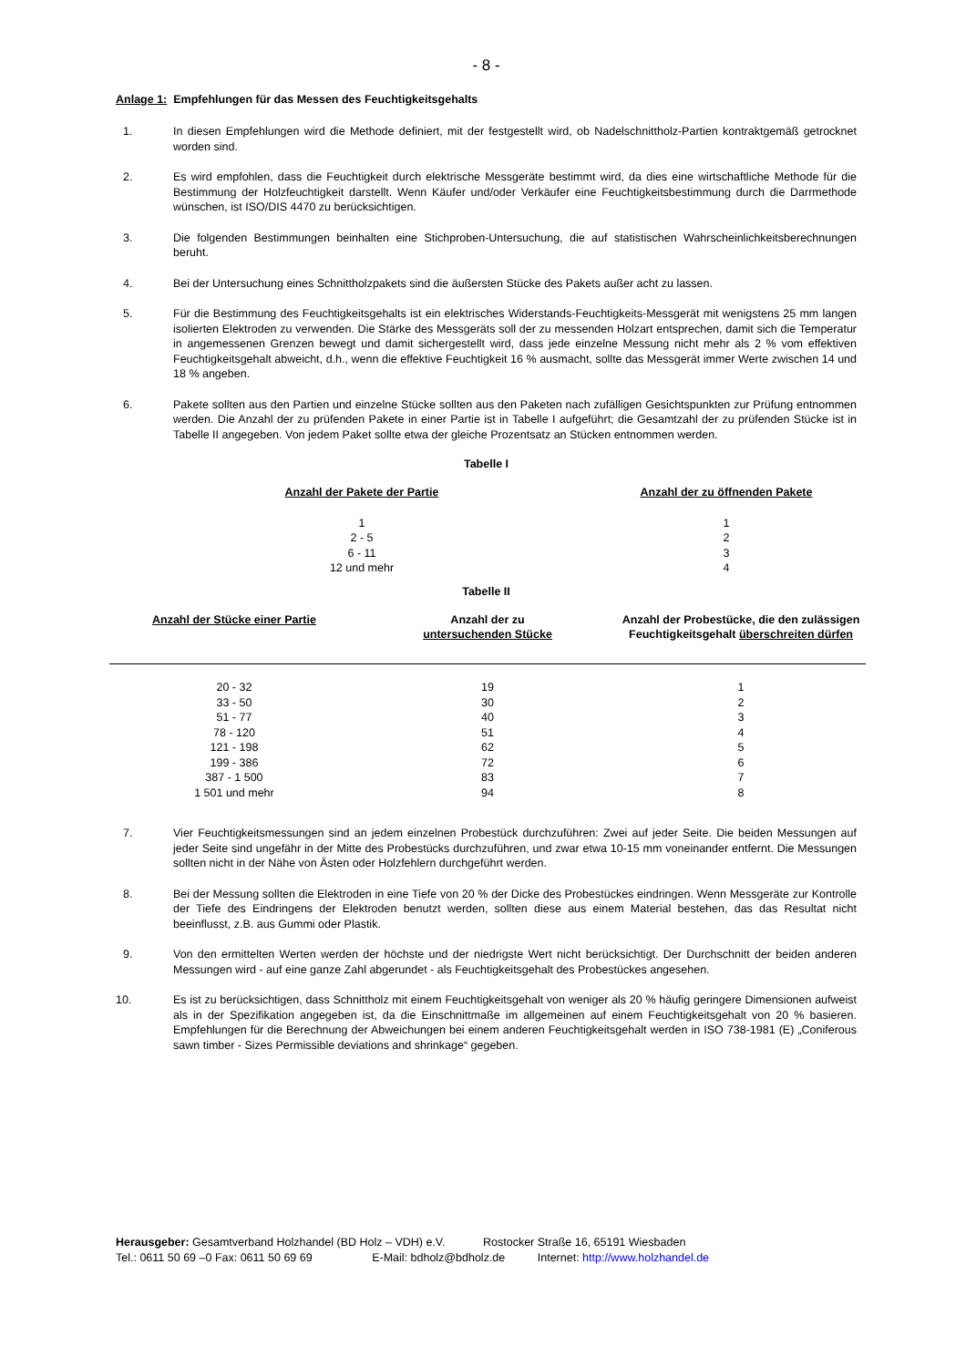- 8 -
Anlage 1: Empfehlungen für das Messen des Feuchtigkeitsgehalts
1. In diesen Empfehlungen wird die Methode definiert, mit der festgestellt wird, ob Nadelschnittholz-Partien kontraktgemäß getrocknet worden sind.
2. Es wird empfohlen, dass die Feuchtigkeit durch elektrische Messgeräte bestimmt wird, da dies eine wirtschaftliche Methode für die Bestimmung der Holzfeuchtigkeit darstellt. Wenn Käufer und/oder Verkäufer eine Feuchtigkeitsbestimmung durch die Darrmethode wünschen, ist ISO/DIS 4470 zu berücksichtigen.
3. Die folgenden Bestimmungen beinhalten eine Stichproben-Untersuchung, die auf statistischen Wahrscheinlichkeitsberechnungen beruht.
4. Bei der Untersuchung eines Schnittholzpakets sind die äußersten Stücke des Pakets außer acht zu lassen.
5. Für die Bestimmung des Feuchtigkeitsgehalts ist ein elektrisches Widerstands-Feuchtigkeits-Messgerät mit wenigstens 25 mm langen isolierten Elektroden zu verwenden. Die Stärke des Messgeräts soll der zu messenden Holzart entsprechen, damit sich die Temperatur in angemessenen Grenzen bewegt und damit sichergestellt wird, dass jede einzelne Messung nicht mehr als 2 % vom effektiven Feuchtigkeitsgehalt abweicht, d.h., wenn die effektive Feuchtigkeit 16 % ausmacht, sollte das Messgerät immer Werte zwischen 14 und 18 % angeben.
6. Pakete sollten aus den Partien und einzelne Stücke sollten aus den Paketen nach zufälligen Gesichtspunkten zur Prüfung entnommen werden. Die Anzahl der zu prüfenden Pakete in einer Partie ist in Tabelle I aufgeführt; die Gesamtzahl der zu prüfenden Stücke ist in Tabelle II angegeben. Von jedem Paket sollte etwa der gleiche Prozentsatz an Stücken entnommen werden.
Tabelle I
| Anzahl der Pakete der Partie | Anzahl der zu öffnenden Pakete |
| --- | --- |
| 1 | 1 |
| 2 - 5 | 2 |
| 6 - 11 | 3 |
| 12 und mehr | 4 |
Tabelle II
| Anzahl der Stücke einer Partie | Anzahl der zu untersuchenden Stücke | Anzahl der Probestücke, die den zulässigen Feuchtigkeitsgehalt überschreiten dürfen |
| --- | --- | --- |
| 20 - 32 | 19 | 1 |
| 33 - 50 | 30 | 2 |
| 51 - 77 | 40 | 3 |
| 78 - 120 | 51 | 4 |
| 121 - 198 | 62 | 5 |
| 199 - 386 | 72 | 6 |
| 387 - 1 500 | 83 | 7 |
| 1 501 und mehr | 94 | 8 |
7. Vier Feuchtigkeitsmessungen sind an jedem einzelnen Probestück durchzuführen: Zwei auf jeder Seite. Die beiden Messungen auf jeder Seite sind ungefähr in der Mitte des Probestücks durchzuführen, und zwar etwa 10-15 mm voneinander entfernt. Die Messungen sollten nicht in der Nähe von Ästen oder Holzfehlern durchgeführt werden.
8. Bei der Messung sollten die Elektroden in eine Tiefe von 20 % der Dicke des Probestückes eindringen. Wenn Messgeräte zur Kontrolle der Tiefe des Eindringens der Elektroden benutzt werden, sollten diese aus einem Material bestehen, das das Resultat nicht beeinflusst, z.B. aus Gummi oder Plastik.
9. Von den ermittelten Werten werden der höchste und der niedrigste Wert nicht berücksichtigt. Der Durchschnitt der beiden anderen Messungen wird - auf eine ganze Zahl abgerundet - als Feuchtigkeitsgehalt des Probestückes angesehen.
10. Es ist zu berücksichtigen, dass Schnittholz mit einem Feuchtigkeitsgehalt von weniger als 20 % häufig geringere Dimensionen aufweist als in der Spezifikation angegeben ist, da die Einschnittmaße im allgemeinen auf einem Feuchtigkeitsgehalt von 20 % basieren. Empfehlungen für die Berechnung der Abweichungen bei einem anderen Feuchtigkeitsgehalt werden in ISO 738-1981 (E) „Coniferous sawn timber - Sizes Permissible deviations and shrinkage“ gegeben.
Herausgeber: Gesamtverband Holzhandel (BD Holz – VDH) e.V. Rostocker Straße 16, 65191 Wiesbaden
Tel.: 0611 50 69 –0 Fax: 0611 50 69 69 E-Mail: bdholz@bdholz.de Internet: http://www.holzhandel.de